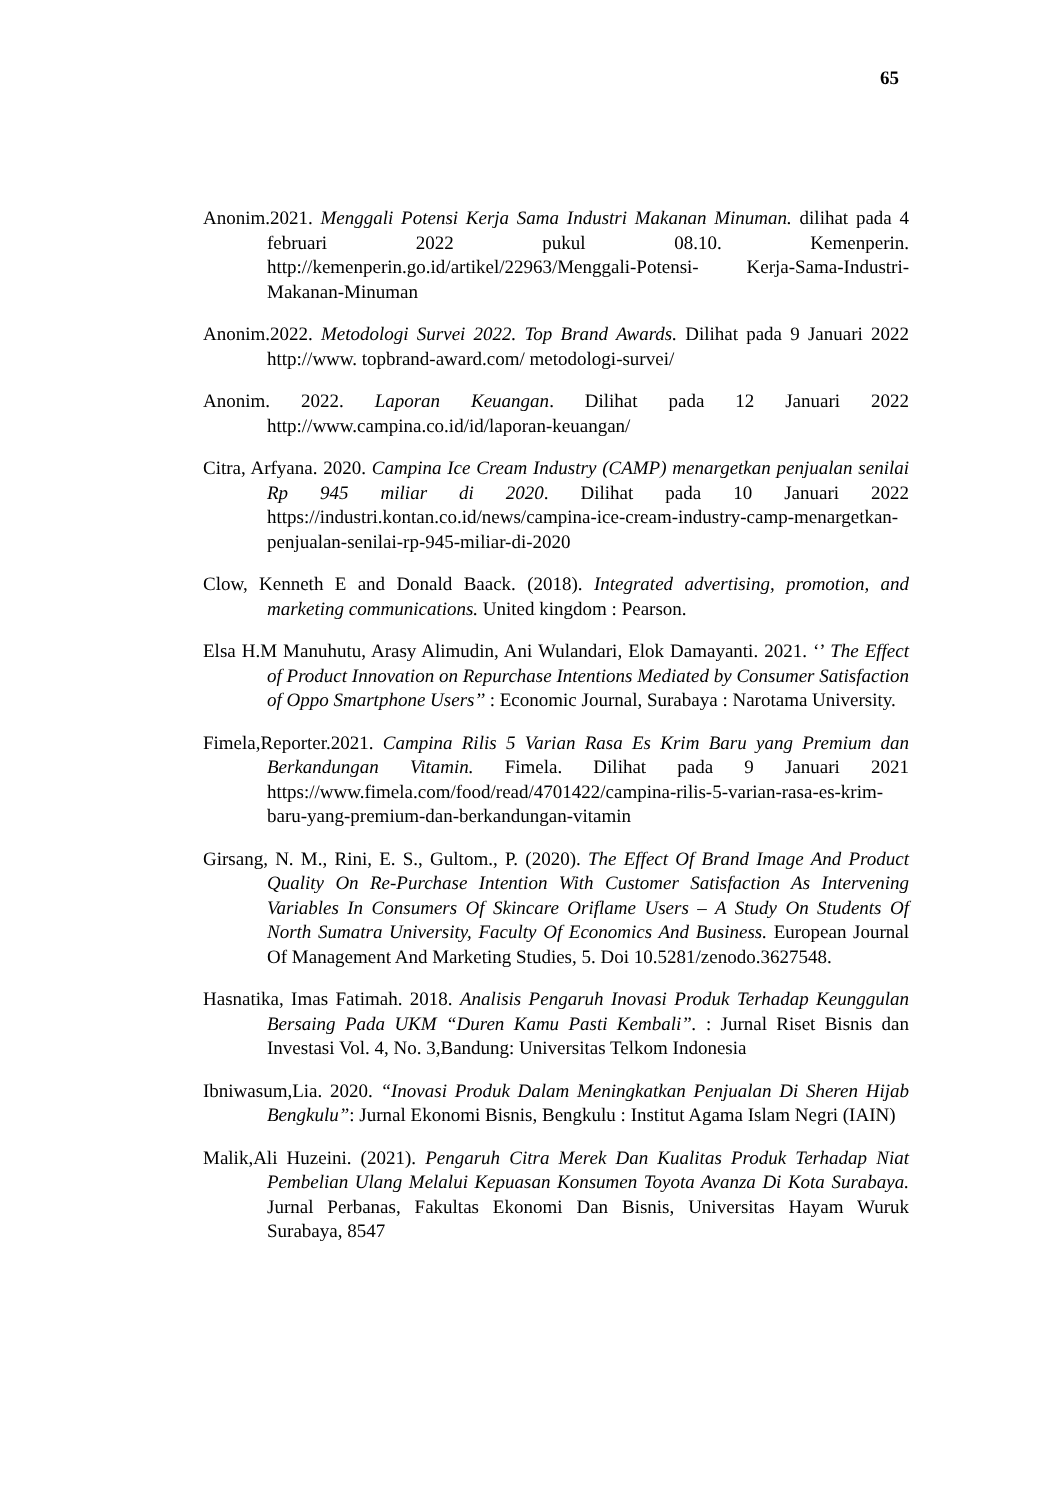65
Anonim.2021. Menggali Potensi Kerja Sama Industri Makanan Minuman. dilihat pada 4 februari 2022 pukul 08.10. Kemenperin. http://kemenperin.go.id/artikel/22963/Menggali-Potensi- Kerja-Sama-Industri-Makanan-Minuman
Anonim.2022. Metodologi Survei 2022. Top Brand Awards. Dilihat pada 9 Januari 2022 http://www. topbrand-award.com/ metodologi-survei/
Anonim. 2022. Laporan Keuangan. Dilihat pada 12 Januari 2022 http://www.campina.co.id/id/laporan-keuangan/
Citra, Arfyana. 2020. Campina Ice Cream Industry (CAMP) menargetkan penjualan senilai Rp 945 miliar di 2020. Dilihat pada 10 Januari 2022 https://industri.kontan.co.id/news/campina-ice-cream-industry-camp-menargetkan-penjualan-senilai-rp-945-miliar-di-2020
Clow, Kenneth E and Donald Baack. (2018). Integrated advertising, promotion, and marketing communications. United kingdom : Pearson.
Elsa H.M Manuhutu, Arasy Alimudin, Ani Wulandari, Elok Damayanti. 2021. ‘’ The Effect of Product Innovation on Repurchase Intentions Mediated by Consumer Satisfaction of Oppo Smartphone Users’’ : Economic Journal, Surabaya : Narotama University.
Fimela,Reporter.2021. Campina Rilis 5 Varian Rasa Es Krim Baru yang Premium dan Berkandungan Vitamin. Fimela. Dilihat pada 9 Januari 2021 https://www.fimela.com/food/read/4701422/campina-rilis-5-varian-rasa-es-krim-baru-yang-premium-dan-berkandungan-vitamin
Girsang, N. M., Rini, E. S., Gultom., P. (2020). The Effect Of Brand Image And Product Quality On Re-Purchase Intention With Customer Satisfaction As Intervening Variables In Consumers Of Skincare Oriflame Users – A Study On Students Of North Sumatra University, Faculty Of Economics And Business. European Journal Of Management And Marketing Studies, 5. Doi 10.5281/zenodo.3627548.
Hasnatika, Imas Fatimah. 2018. Analisis Pengaruh Inovasi Produk Terhadap Keunggulan Bersaing Pada UKM “Duren Kamu Pasti Kembali”. : Jurnal Riset Bisnis dan Investasi Vol. 4, No. 3,Bandung: Universitas Telkom Indonesia
Ibniwasum,Lia. 2020. “Inovasi Produk Dalam Meningkatkan Penjualan Di Sheren Hijab Bengkulu”: Jurnal Ekonomi Bisnis, Bengkulu : Institut Agama Islam Negri (IAIN)
Malik,Ali Huzeini. (2021). Pengaruh Citra Merek Dan Kualitas Produk Terhadap Niat Pembelian Ulang Melalui Kepuasan Konsumen Toyota Avanza Di Kota Surabaya. Jurnal Perbanas, Fakultas Ekonomi Dan Bisnis, Universitas Hayam Wuruk Surabaya, 8547